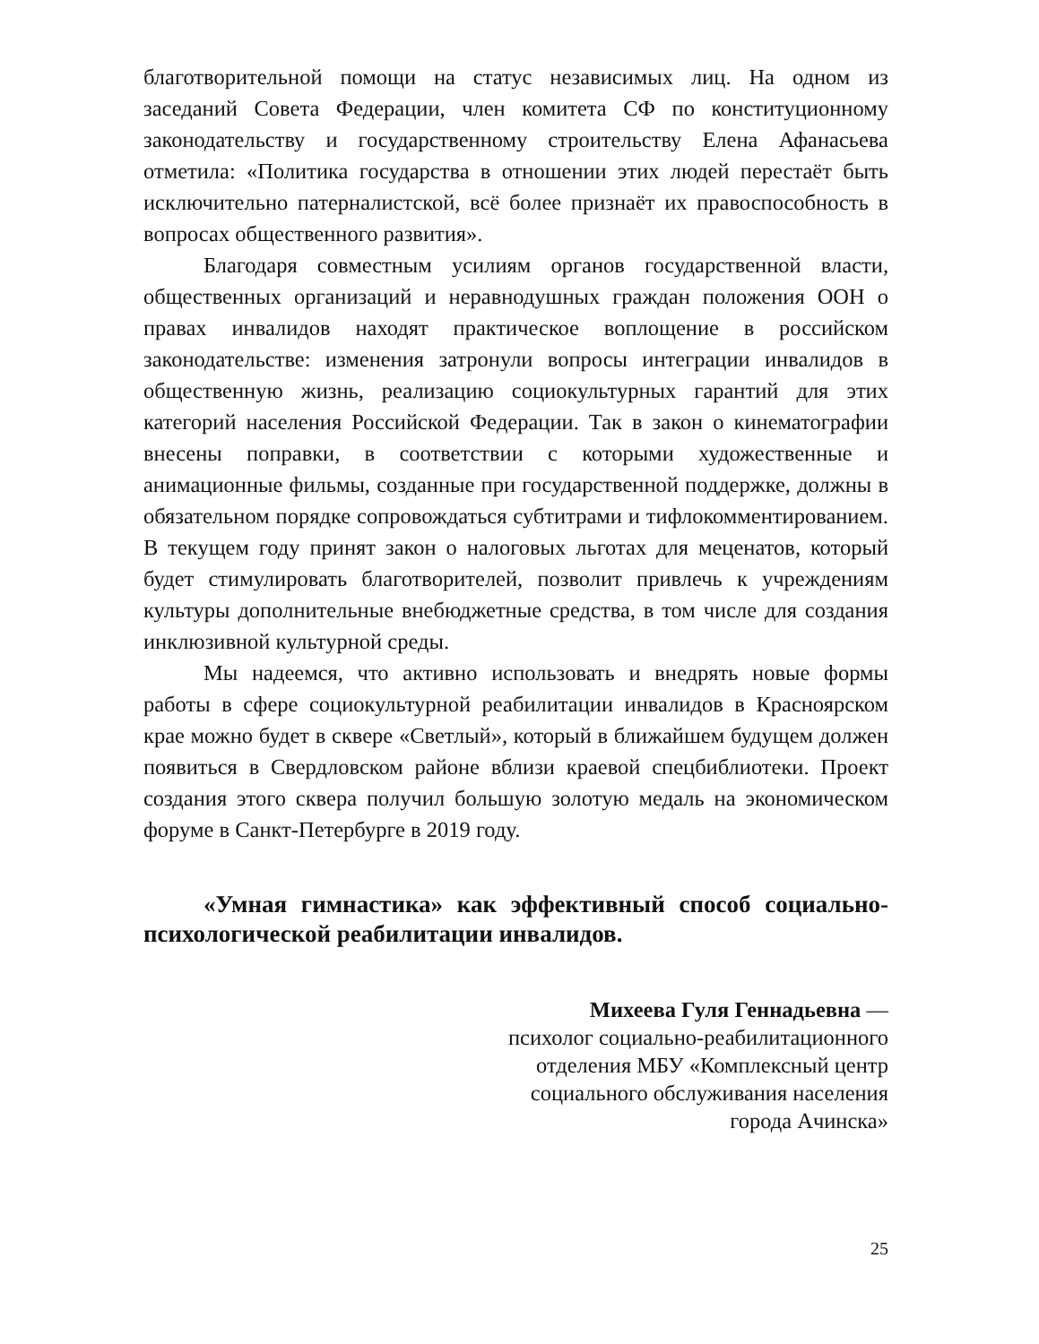благотворительной помощи на статус независимых лиц. На одном из заседаний Совета Федерации, член комитета СФ по конституционному законодательству и государственному строительству Елена Афанасьева отметила: «Политика государства в отношении этих людей перестаёт быть исключительно патерналистской, всё более признаёт их правоспособность в вопросах общественного развития».
Благодаря совместным усилиям органов государственной власти, общественных организаций и неравнодушных граждан положения ООН о правах инвалидов находят практическое воплощение в российском законодательстве: изменения затронули вопросы интеграции инвалидов в общественную жизнь, реализацию социокультурных гарантий для этих категорий населения Российской Федерации. Так в закон о кинематографии внесены поправки, в соответствии с которыми художественные и анимационные фильмы, созданные при государственной поддержке, должны в обязательном порядке сопровождаться субтитрами и тифлокомментированием. В текущем году принят закон о налоговых льготах для меценатов, который будет стимулировать благотворителей, позволит привлечь к учреждениям культуры дополнительные внебюджетные средства, в том числе для создания инклюзивной культурной среды.
Мы надеемся, что активно использовать и внедрять новые формы работы в сфере социокультурной реабилитации инвалидов в Красноярском крае можно будет в сквере «Светлый», который в ближайшем будущем должен появиться в Свердловском районе вблизи краевой спецбиблиотеки. Проект создания этого сквера получил большую золотую медаль на экономическом форуме в Санкт-Петербурге в 2019 году.
«Умная гимнастика» как эффективный способ социально-психологической реабилитации инвалидов.
Михеева Гуля Геннадьевна —
психолог социально-реабилитационного
отделения МБУ «Комплексный центр
социального обслуживания населения
города Ачинска»
25